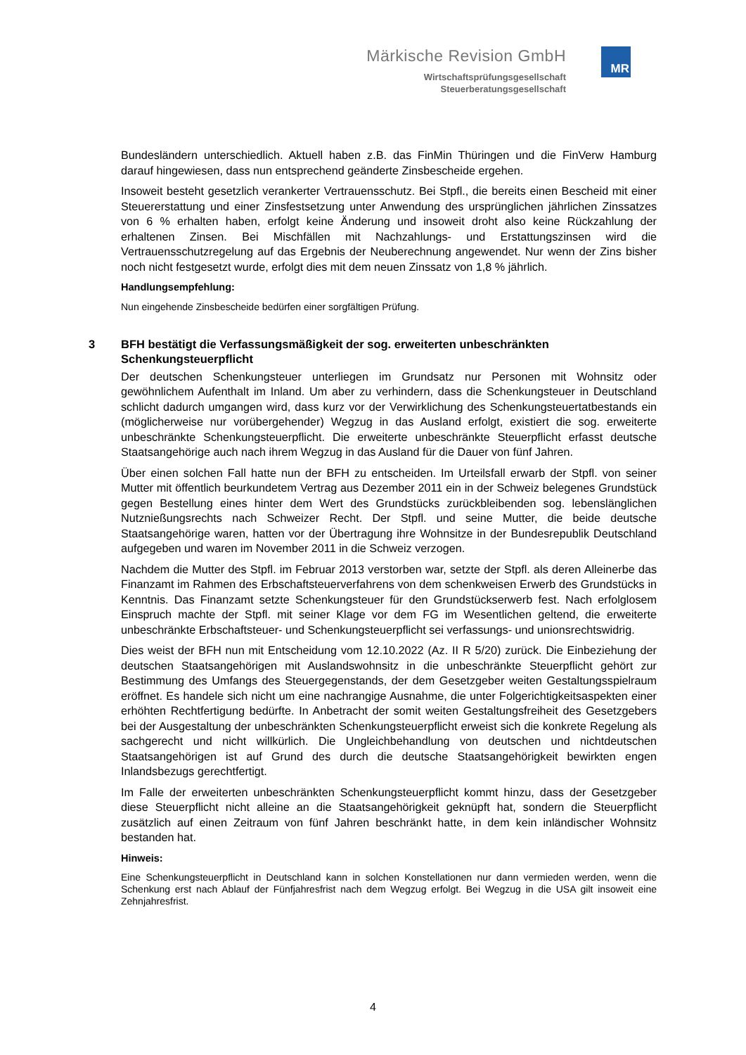Märkische Revision GmbH
Wirtschaftsprüfungsgesellschaft
Steuerberatungsgesellschaft
MR
Bundesländern unterschiedlich. Aktuell haben z.B. das FinMin Thüringen und die FinVerw Hamburg darauf hingewiesen, dass nun entsprechend geänderte Zinsbescheide ergehen.
Insoweit besteht gesetzlich verankerter Vertrauensschutz. Bei Stpfl., die bereits einen Bescheid mit einer Steuererstattung und einer Zinsfestsetzung unter Anwendung des ursprünglichen jährlichen Zinssatzes von 6 % erhalten haben, erfolgt keine Änderung und insoweit droht also keine Rückzahlung der erhaltenen Zinsen. Bei Mischfällen mit Nachzahlungs- und Erstattungszinsen wird die Vertrauensschutzregelung auf das Ergebnis der Neuberechnung angewendet. Nur wenn der Zins bisher noch nicht festgesetzt wurde, erfolgt dies mit dem neuen Zinssatz von 1,8 % jährlich.
Handlungsempfehlung:
Nun eingehende Zinsbescheide bedürfen einer sorgfältigen Prüfung.
3 BFH bestätigt die Verfassungsmäßigkeit der sog. erweiterten unbeschränkten Schenkungsteuerpflicht
Der deutschen Schenkungsteuer unterliegen im Grundsatz nur Personen mit Wohnsitz oder gewöhnlichem Aufenthalt im Inland. Um aber zu verhindern, dass die Schenkungsteuer in Deutschland schlicht dadurch umgangen wird, dass kurz vor der Verwirklichung des Schenkungsteuertatbestands ein (möglicherweise nur vorübergehender) Wegzug in das Ausland erfolgt, existiert die sog. erweiterte unbeschränkte Schenkungsteuerpflicht. Die erweiterte unbeschränkte Steuerpflicht erfasst deutsche Staatsangehörige auch nach ihrem Wegzug in das Ausland für die Dauer von fünf Jahren.
Über einen solchen Fall hatte nun der BFH zu entscheiden. Im Urteilsfall erwarb der Stpfl. von seiner Mutter mit öffentlich beurkundetem Vertrag aus Dezember 2011 ein in der Schweiz belegenes Grundstück gegen Bestellung eines hinter dem Wert des Grundstücks zurückbleibenden sog. lebenslänglichen Nutznießungsrechts nach Schweizer Recht. Der Stpfl. und seine Mutter, die beide deutsche Staatsangehörige waren, hatten vor der Übertragung ihre Wohnsitze in der Bundesrepublik Deutschland aufgegeben und waren im November 2011 in die Schweiz verzogen.
Nachdem die Mutter des Stpfl. im Februar 2013 verstorben war, setzte der Stpfl. als deren Alleinerbe das Finanzamt im Rahmen des Erbschaftsteuerverfahrens von dem schenkweisen Erwerb des Grundstücks in Kenntnis. Das Finanzamt setzte Schenkungsteuer für den Grundstückserwerb fest. Nach erfolglosem Einspruch machte der Stpfl. mit seiner Klage vor dem FG im Wesentlichen geltend, die erweiterte unbeschränkte Erbschaftsteuer- und Schenkungsteuerpflicht sei verfassungs- und unionsrechtswidrig.
Dies weist der BFH nun mit Entscheidung vom 12.10.2022 (Az. II R 5/20) zurück. Die Einbeziehung der deutschen Staatsangehörigen mit Auslandswohnsitz in die unbeschränkte Steuerpflicht gehört zur Bestimmung des Umfangs des Steuergegenstands, der dem Gesetzgeber weiten Gestaltungsspielraum eröffnet. Es handele sich nicht um eine nachrangige Ausnahme, die unter Folgerichtigkeitsaspekten einer erhöhten Rechtfertigung bedürfte. In Anbetracht der somit weiten Gestaltungsfreiheit des Gesetzgebers bei der Ausgestaltung der unbeschränkten Schenkungsteuerpflicht erweist sich die konkrete Regelung als sachgerecht und nicht willkürlich. Die Ungleichbehandlung von deutschen und nichtdeutschen Staatsangehörigen ist auf Grund des durch die deutsche Staatsangehörigkeit bewirkten engen Inlandsbezugs gerechtfertigt.
Im Falle der erweiterten unbeschränkten Schenkungsteuerpflicht kommt hinzu, dass der Gesetzgeber diese Steuerpflicht nicht alleine an die Staatsangehörigkeit geknüpft hat, sondern die Steuerpflicht zusätzlich auf einen Zeitraum von fünf Jahren beschränkt hatte, in dem kein inländischer Wohnsitz bestanden hat.
Hinweis:
Eine Schenkungsteuerpflicht in Deutschland kann in solchen Konstellationen nur dann vermieden werden, wenn die Schenkung erst nach Ablauf der Fünfjahresfrist nach dem Wegzug erfolgt. Bei Wegzug in die USA gilt insoweit eine Zehnjahresfrist.
4